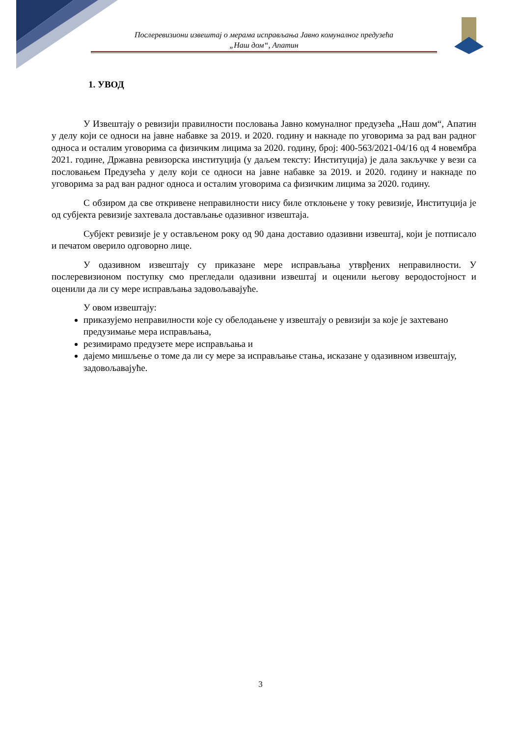Послеревизиони извештај о мерама исправљања Јавно комуналног предузећа
„Наш дом“, Апатин
1. УВОД
У Извештају о ревизији правилности пословања Јавно комуналног предузећа „Наш дом“, Апатин у делу који се односи на јавне набавке за 2019. и 2020. годину и накнаде по уговорима за рад ван радног односа и осталим уговорима са физичким лицима за 2020. годину, број: 400-563/2021-04/16 од 4 новембра 2021. године, Државна ревизорска институција (у даљем тексту: Институција) је дала закључке у вези са пословањем Предузећа у делу који се односи на јавне набавке за 2019. и 2020. годину и накнаде по уговорима за рад ван радног односа и осталим уговорима са физичким лицима за 2020. годину.
С обзиром да све откривене неправилности нису биле отклоњене у току ревизије, Институција је од субјекта ревизије захтевала достављање одазивног извештаја.
Субјект ревизије је у остављеном року од 90 дана доставио одазивни извештај, који је потписало и печатом оверило одговорно лице.
У одазивном извештају су приказане мере исправљања утврђених неправилности. У послеревизионом поступку смо прегледали одазивни извештај и оценили његову веродостојност и оценили да ли су мере исправљања задовољавајуће.
У овом извештају:
приказујемо неправилности које су обелодањене у извештају о ревизији за које је захтевано предузимање мера исправљања,
резимирамо предузете мере исправљања и
дајемо мишљење о томе да ли су мере за исправљање стања, исказане у одазивном извештају, задовољавајуће.
3